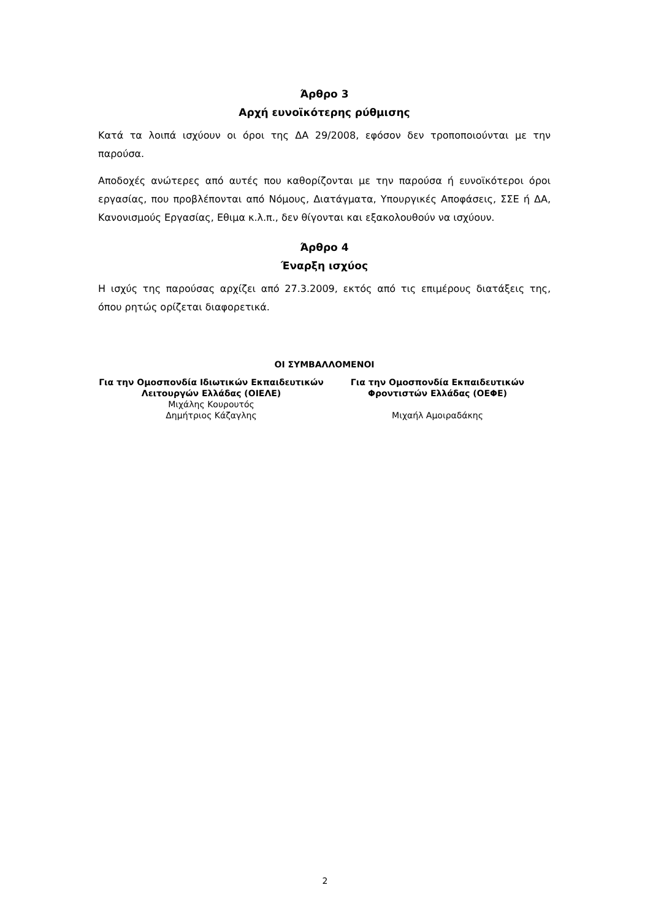Άρθρο 3
Αρχή ευνοϊκότερης ρύθμισης
Κατά τα λοιπά ισχύουν οι όροι της ΔΑ 29/2008, εφόσον δεν τροποποιούνται με την παρούσα.
Αποδοχές ανώτερες από αυτές που καθορίζονται με την παρούσα ή ευνοϊκότεροι όροι εργασίας, που προβλέπονται από Νόμους, Διατάγματα, Υπουργικές Αποφάσεις, ΣΣΕ ή ΔΑ, Κανονισμούς Εργασίας, Εθιμα κ.λ.π., δεν θίγονται και εξακολουθούν να ισχύουν.
Άρθρο 4
Έναρξη ισχύος
Η ισχύς της παρούσας αρχίζει από 27.3.2009, εκτός από τις επιμέρους διατάξεις της, όπου ρητώς ορίζεται διαφορετικά.
ΟΙ ΣΥΜΒΑΛΛΟΜΕΝΟΙ
Για την Ομοσπονδία Ιδιωτικών Εκπαιδευτικών Λειτουργών Ελλάδας (ΟΙΕΛΕ)
Μιχάλης Κουρουτός
Δημήτριος Κάζαγλης
Για την Ομοσπονδία Εκπαιδευτικών Φροντιστών Ελλάδας (ΟΕΦΕ)
Μιχαήλ Αμοιραδάκης
2